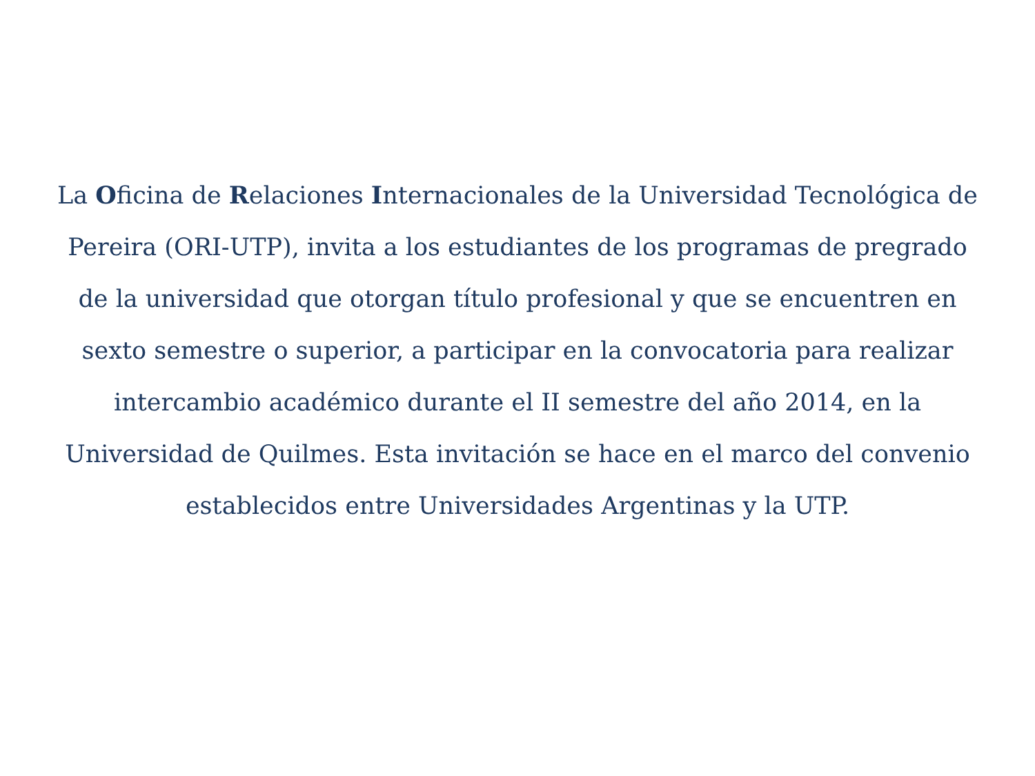La Oficina de Relaciones Internacionales de la Universidad Tecnológica de Pereira (ORI-UTP), invita a los estudiantes de los programas de pregrado de la universidad que otorgan título profesional y que se encuentren en sexto semestre o superior, a participar en la convocatoria para realizar intercambio académico durante el II semestre del año 2014, en la Universidad de Quilmes. Esta invitación se hace en el marco del convenio establecidos entre Universidades Argentinas y la UTP.